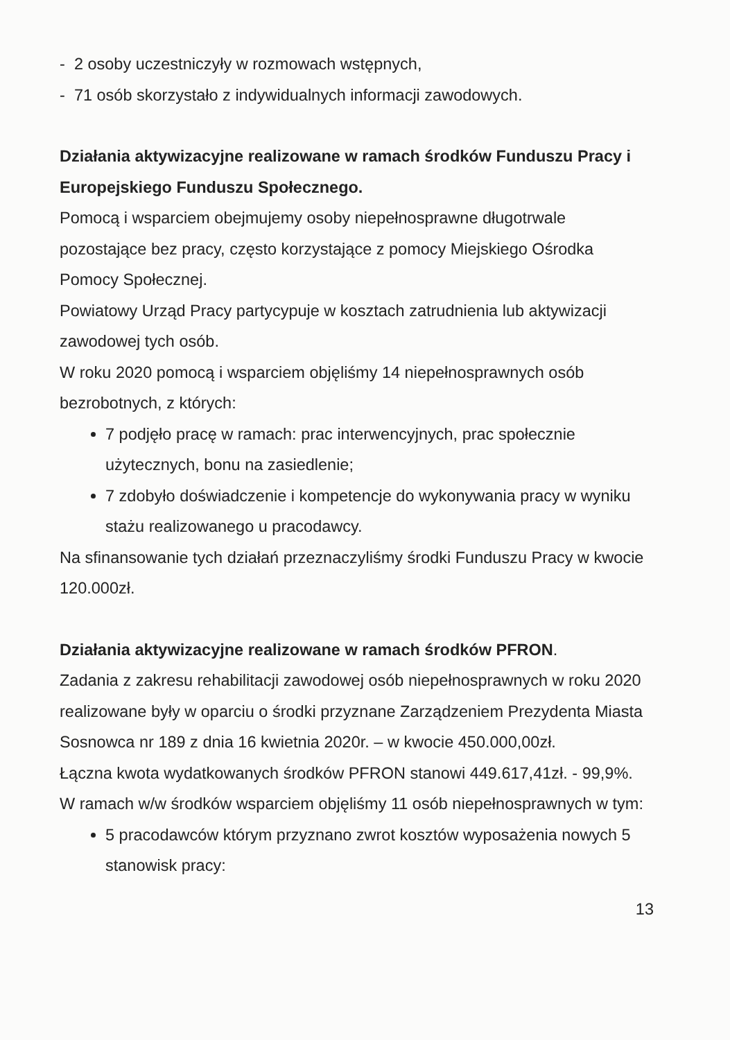- 2 osoby uczestniczyły w rozmowach wstępnych,
- 71 osób skorzystało z indywidualnych informacji zawodowych.
Działania aktywizacyjne realizowane w ramach środków Funduszu Pracy i Europejskiego Funduszu Społecznego.
Pomocą i wsparciem obejmujemy osoby niepełnosprawne długotrwale pozostające bez pracy, często korzystające z pomocy Miejskiego Ośrodka Pomocy Społecznej.
Powiatowy Urząd Pracy partycypuje w kosztach zatrudnienia lub aktywizacji zawodowej tych osób.
W roku 2020 pomocą i wsparciem objęliśmy 14 niepełnosprawnych osób bezrobotnych, z których:
7 podjęło pracę w ramach: prac interwencyjnych, prac społecznie użytecznych, bonu na zasiedlenie;
7 zdobyło doświadczenie i kompetencje do wykonywania pracy w wyniku stażu realizowanego u pracodawcy.
Na sfinansowanie tych działań przeznaczyliśmy środki Funduszu Pracy w kwocie 120.000zł.
Działania aktywizacyjne realizowane w ramach środków PFRON.
Zadania z zakresu rehabilitacji zawodowej osób niepełnosprawnych w roku 2020 realizowane były w oparciu o środki przyznane Zarządzeniem Prezydenta Miasta Sosnowca nr 189 z dnia 16 kwietnia 2020r. – w kwocie 450.000,00zł.
Łączna kwota wydatkowanych środków PFRON stanowi 449.617,41zł. - 99,9%.
W ramach w/w środków wsparciem objęliśmy 11 osób niepełnosprawnych w tym:
5 pracodawców którym przyznano zwrot kosztów wyposażenia nowych 5 stanowisk pracy:
13